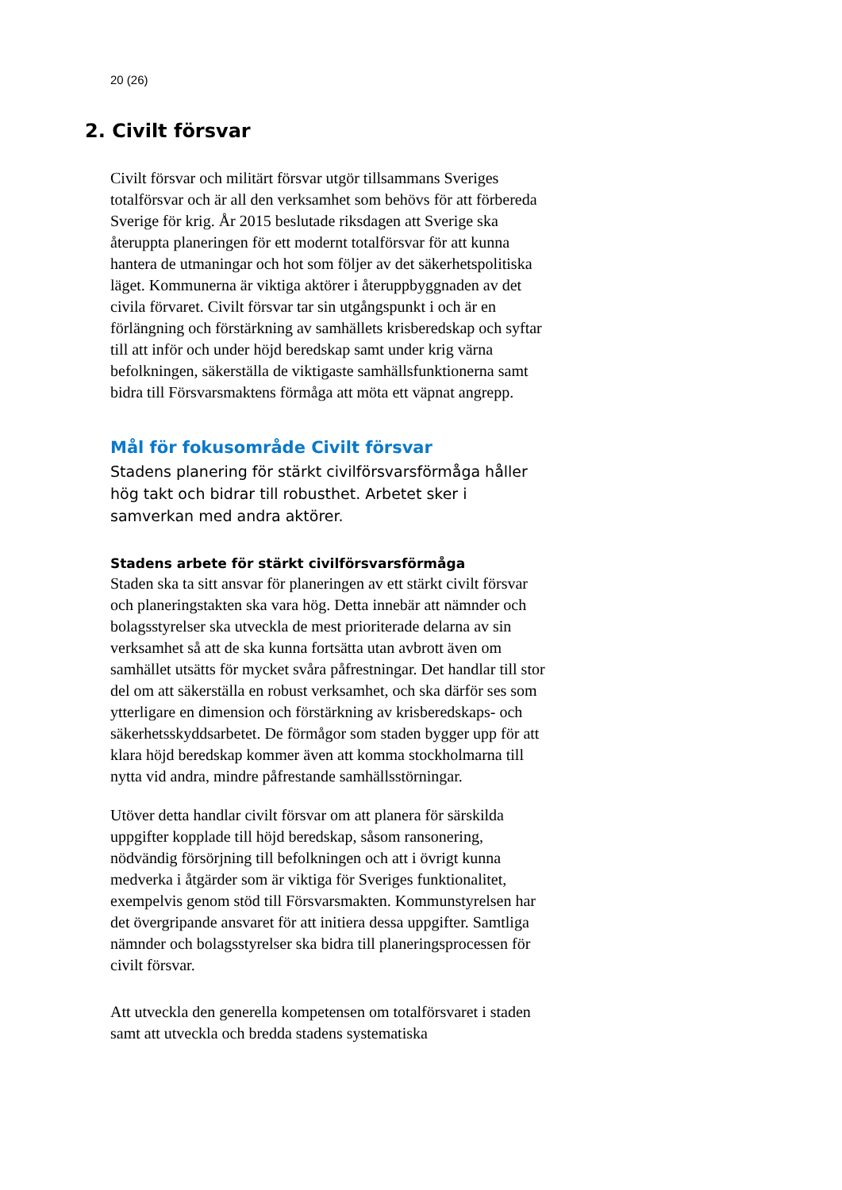20 (26)
2. Civilt försvar
Civilt försvar och militärt försvar utgör tillsammans Sveriges totalförsvar och är all den verksamhet som behövs för att förbereda Sverige för krig. År 2015 beslutade riksdagen att Sverige ska återuppta planeringen för ett modernt totalförsvar för att kunna hantera de utmaningar och hot som följer av det säkerhetspolitiska läget. Kommunerna är viktiga aktörer i återuppbyggnaden av det civila förvaret. Civilt försvar tar sin utgångspunkt i och är en förlängning och förstärkning av samhällets krisberedskap och syftar till att inför och under höjd beredskap samt under krig värna befolkningen, säkerställa de viktigaste samhällsfunktionerna samt bidra till Försvarsmaktens förmåga att möta ett väpnat angrepp.
Mål för fokusområde Civilt försvar
Stadens planering för stärkt civilförsvarsförmåga håller hög takt och bidrar till robusthet. Arbetet sker i samverkan med andra aktörer.
Stadens arbete för stärkt civilförsvarsförmåga
Staden ska ta sitt ansvar för planeringen av ett stärkt civilt försvar och planeringstakten ska vara hög. Detta innebär att nämnder och bolagsstyrelser ska utveckla de mest prioriterade delarna av sin verksamhet så att de ska kunna fortsätta utan avbrott även om samhället utsätts för mycket svåra påfrestningar. Det handlar till stor del om att säkerställa en robust verksamhet, och ska därför ses som ytterligare en dimension och förstärkning av krisberedskaps- och säkerhetsskyddsarbetet. De förmågor som staden bygger upp för att klara höjd beredskap kommer även att komma stockholmarna till nytta vid andra, mindre påfrestande samhällsstörningar.
Utöver detta handlar civilt försvar om att planera för särskilda uppgifter kopplade till höjd beredskap, såsom ransonering, nödvändig försörjning till befolkningen och att i övrigt kunna medverka i åtgärder som är viktiga för Sveriges funktionalitet, exempelvis genom stöd till Försvarsmakten. Kommunstyrelsen har det övergripande ansvaret för att initiera dessa uppgifter. Samtliga nämnder och bolagsstyrelser ska bidra till planeringsprocessen för civilt försvar.
Att utveckla den generella kompetensen om totalförsvaret i staden samt att utveckla och bredda stadens systematiska